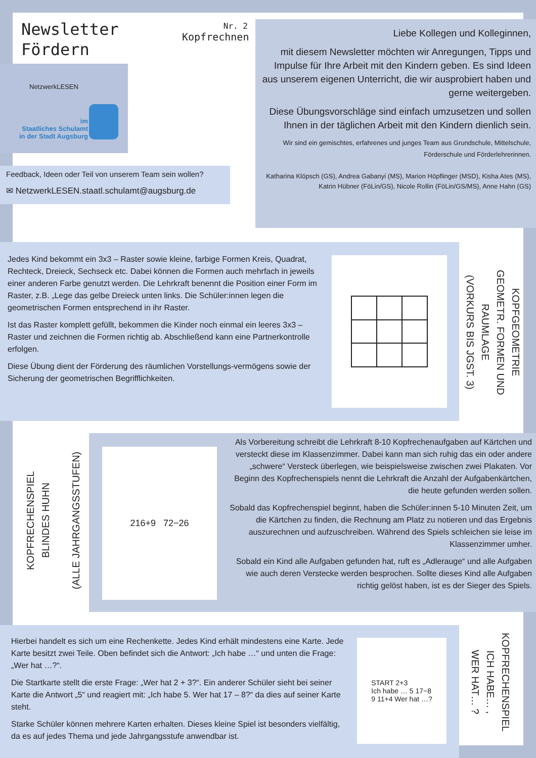Newsletter
Fördern
Nr. 2
Kopfrechnen
NetzwerkLESEN
im
Staatliches Schulamt
in der Stadt Augsburg
Feedback, Ideen oder Teil von unserem Team sein wollen?
✉ NetzwerkLESEN.staatl.schulamt@augsburg.de
Liebe Kollegen und Kolleginnen,
mit diesem Newsletter möchten wir Anregungen, Tipps und Impulse für Ihre Arbeit mit den Kindern geben. Es sind Ideen aus unserem eigenen Unterricht, die wir ausprobiert haben und gerne weitergeben.
Diese Übungsvorschläge sind einfach umzusetzen und sollen Ihnen in der täglichen Arbeit mit den Kindern dienlich sein.
Wir sind ein gemischtes, erfahrenes und junges Team aus Grundschule, Mittelschule, Förderschule und Förderlehrerinnen.
Katharina Klöpsch (GS), Andrea Gabanyi (MS), Marion Höpflinger (MSD), Kisha Ates (MS), Katrin Hübner (FöLin/GS), Nicole Rollin (FöLin/GS/MS), Anne Hahn (GS)
Jedes Kind bekommt ein 3x3 – Raster sowie kleine, farbige Formen Kreis, Quadrat, Rechteck, Dreieck, Sechseck etc. Dabei können die Formen auch mehrfach in jeweils einer anderen Farbe genutzt werden. Die Lehrkraft benennt die Position einer Form im Raster, z.B. „Lege das gelbe Dreieck unten links. Die Schüler:innen legen die geometrischen Formen entsprechend in ihr Raster.
Ist das Raster komplett gefüllt, bekommen die Kinder noch einmal ein leeres 3x3 – Raster und zeichnen die Formen richtig ab. Abschließend kann eine Partnerkontrolle erfolgen.
Diese Übung dient der Förderung des räumlichen Vorstellungs-vermögens sowie der Sicherung der geometrischen Begrifflichkeiten.
KOPFGEOMETRIE
GEOMETR. FORMEN UND RAUMLAGE
(VORKURS BIS JGST. 3)
KOPFRECHENSPIEL
BLINDES HUHN
(ALLE JAHRGANGSSTUFEN)
216+9 72−26
Als Vorbereitung schreibt die Lehrkraft 8-10 Kopfrechenaufgaben auf Kärtchen und versteckt diese im Klassenzimmer. Dabei kann man sich ruhig das ein oder andere „schwere“ Versteck überlegen, wie beispielsweise zwischen zwei Plakaten. Vor Beginn des Kopfrechenspiels nennt die Lehrkraft die Anzahl der Aufgabenkärtchen, die heute gefunden werden sollen.
Sobald das Kopfrechenspiel beginnt, haben die Schüler:innen 5-10 Minuten Zeit, um die Kärtchen zu finden, die Rechnung am Platz zu notieren und das Ergebnis auszurechnen und aufzuschreiben. Während des Spiels schleichen sie leise im Klassenzimmer umher.
Sobald ein Kind alle Aufgaben gefunden hat, ruft es „Adlerauge“ und alle Aufgaben wie auch deren Verstecke werden besprochen. Sollte dieses Kind alle Aufgaben richtig gelöst haben, ist es der Sieger des Spiels.
Hierbei handelt es sich um eine Rechenkette. Jedes Kind erhält mindestens eine Karte. Jede Karte besitzt zwei Teile. Oben befindet sich die Antwort: „Ich habe …“ und unten die Frage: „Wer hat …?“.
Die Startkarte stellt die erste Frage: „Wer hat 2 + 3?“. Ein anderer Schüler sieht bei seiner Karte die Antwort „5“ und reagiert mit: „Ich habe 5. Wer hat 17 – 8?“ da dies auf seiner Karte steht.
Starke Schüler können mehrere Karten erhalten. Dieses kleine Spiel ist besonders vielfältig, da es auf jedes Thema und jede Jahrgangsstufe anwendbar ist.
START 2+3
Ich habe … 5 17−8
9 11+4 Wer hat …?
KOPFRECHENSPIEL
ICH HABE… ,
WER HAT… ?